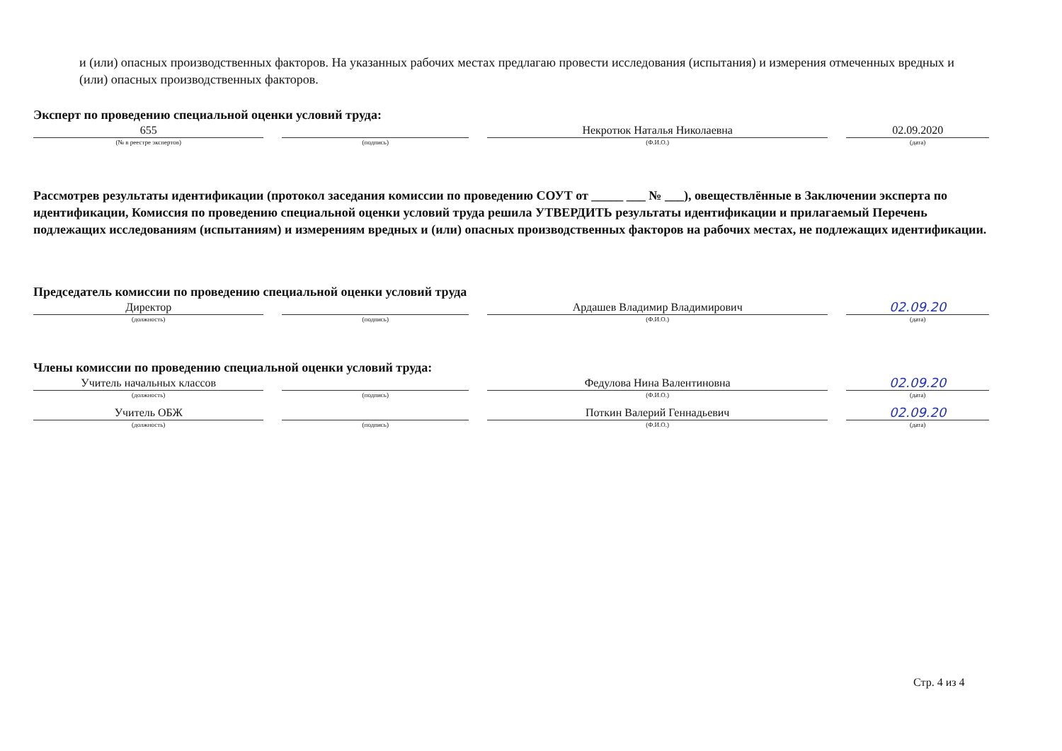и (или) опасных производственных факторов. На указанных рабочих местах предлагаю провести исследования (испытания) и измерения отмеченных вредных и (или) опасных производственных факторов.
Эксперт по проведению специальной оценки условий труда:
655
(№ в реестре экспертов)
(подпись)
Некротюк Наталья Николаевна
(Ф.И.О.)
02.09.2020
(дата)
Рассмотрев результаты идентификации (протокол заседания комиссии по проведению СОУТ от _____ ___ № ___), овеществлённые в Заключении эксперта по идентификации, Комиссия по проведению специальной оценки условий труда решила УТВЕРДИТЬ результаты идентификации и прилагаемый Перечень подлежащих исследованиям (испытаниям) и измерениям вредных и (или) опасных производственных факторов на рабочих местах, не подлежащих идентификации.
Председатель комиссии по проведению специальной оценки условий труда
Директор
(должность)
(подпись)
Ардашев Владимир Владимирович
(Ф.И.О.)
02.09.20
(дата)
Члены комиссии по проведению специальной оценки условий труда:
Учитель начальных классов
(должность)
(подпись)
Федулова Нина Валентиновна
(Ф.И.О.)
02.09.20
(дата)
Учитель ОБЖ
(должность)
(подпись)
Поткин Валерий Геннадьевич
(Ф.И.О.)
02.09.20
(дата)
Стр. 4 из 4